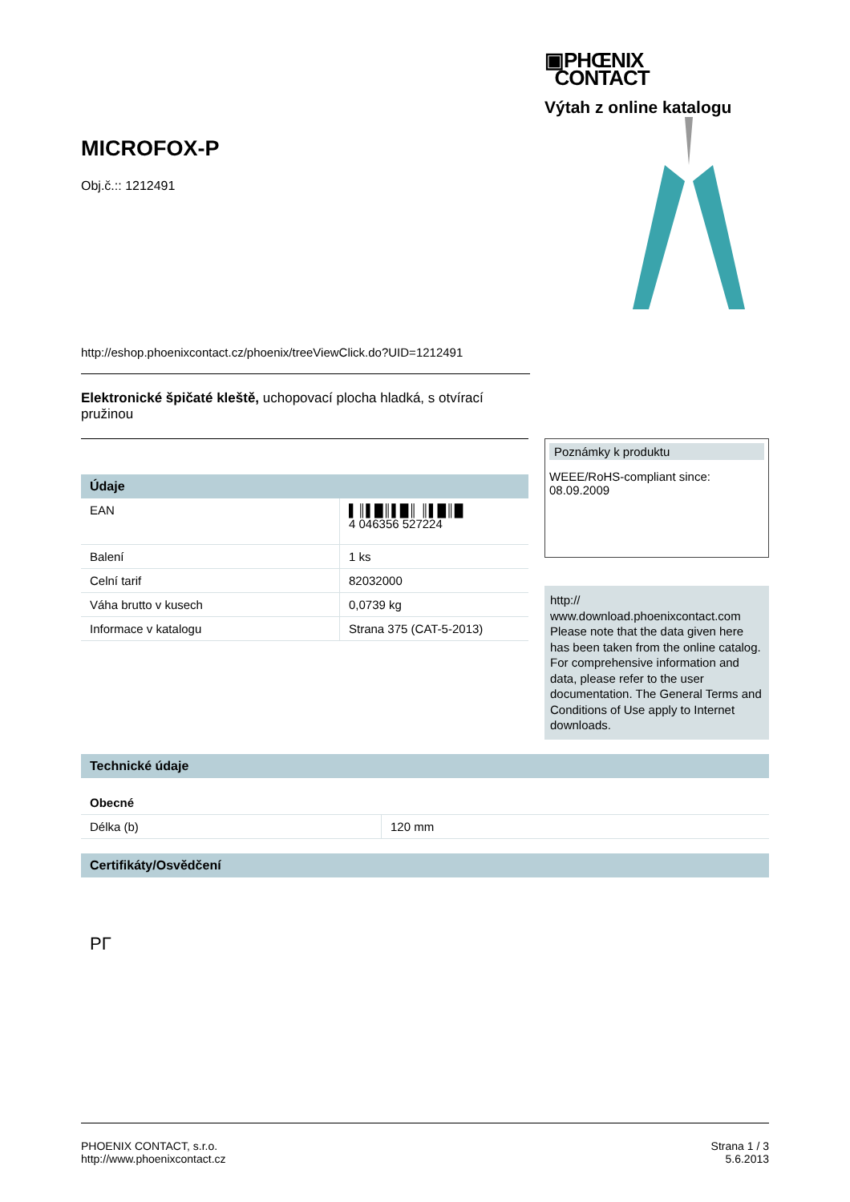▣PHŒNIX
CONTACT
Výtah z online katalogu
MICROFOX-P
Obj.č.:: 1212491
http://eshop.phoenixcontact.cz/phoenix/treeViewClick.do?UID=1212491
Elektronické špičaté kleště, uchopovací plocha hladká, s otvírací pružinou
Údaje
| EAN | ▌║▌█║▌█║ ║▌█║█ 4 046356 527224 |
| Balení | 1 ks |
| Celní tarif | 82032000 |
| Váha brutto v kusech | 0,0739 kg |
| Informace v katalogu | Strana 375 (CAT-5-2013) |
Poznámky k produktu
WEEE/RoHS-compliant since:
08.09.2009
http://
www.download.phoenixcontact.com Please note that the data given here has been taken from the online catalog. For comprehensive information and data, please refer to the user documentation. The General Terms and Conditions of Use apply to Internet downloads.
Technické údaje
Obecné
| Délka (b) | 120 mm |
Certifikáty/Osvědčení
PГ
PHOENIX CONTACT, s.r.o.
http://www.phoenixcontact.cz
Strana 1 / 3
5.6.2013